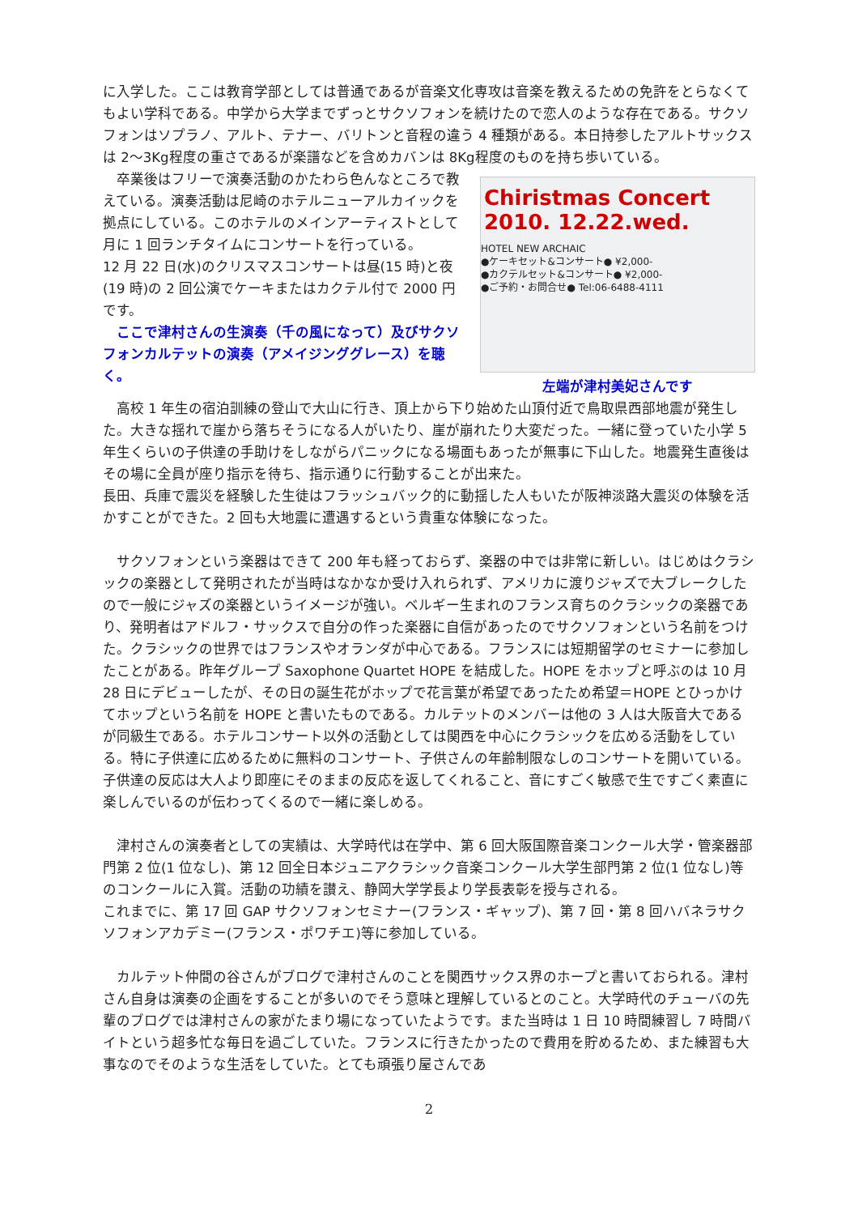に入学した。ここは教育学部としては普通であるが音楽文化専攻は音楽を教えるための免許をとらなくてもよい学科である。中学から大学までずっとサクソフォンを続けたので恋人のような存在である。サクソフォンはソプラノ、アルト、テナー、バリトンと音程の違う 4 種類がある。本日持参したアルトサックスは 2～3Kg程度の重さであるが楽譜などを含めカバンは 8Kg程度のものを持ち歩いている。
　卒業後はフリーで演奏活動のかたわら色んなところで教えている。演奏活動は尼崎のホテルニューアルカイックを拠点にしている。このホテルのメインアーティストとして月に 1 回ランチタイムにコンサートを行っている。
12 月 22 日(水)のクリスマスコンサートは昼(15 時)と夜(19 時)の 2 回公演でケーキまたはカクテル付で 2000 円です。
　ここで津村さんの生演奏（千の風になって）及びサクソフォンカルテットの演奏（アメイジンググレース）を聴く。
Chiristmas Concert 2010. 12.22.wed.
HOTEL NEW ARCHAIC
●ケーキセット&コンサート● ¥2,000-
●カクテルセット&コンサート● ¥2,000-
●ご予約・お問合せ● Tel:06-6488-4111
左端が津村美妃さんです
　高校 1 年生の宿泊訓練の登山で大山に行き、頂上から下り始めた山頂付近で鳥取県西部地震が発生した。大きな揺れで崖から落ちそうになる人がいたり、崖が崩れたり大変だった。一緒に登っていた小学 5 年生くらいの子供達の手助けをしながらパニックになる場面もあったが無事に下山した。地震発生直後はその場に全員が座り指示を待ち、指示通りに行動することが出来た。
長田、兵庫で震災を経験した生徒はフラッシュバック的に動揺した人もいたが阪神淡路大震災の体験を活かすことができた。2 回も大地震に遭遇するという貴重な体験になった。
　サクソフォンという楽器はできて 200 年も経っておらず、楽器の中では非常に新しい。はじめはクラシックの楽器として発明されたが当時はなかなか受け入れられず、アメリカに渡りジャズで大ブレークしたので一般にジャズの楽器というイメージが強い。ベルギー生まれのフランス育ちのクラシックの楽器であり、発明者はアドルフ・サックスで自分の作った楽器に自信があったのでサクソフォンという名前をつけた。クラシックの世界ではフランスやオランダが中心である。フランスには短期留学のセミナーに参加したことがある。昨年グループ Saxophone Quartet HOPE を結成した。HOPE をホップと呼ぶのは 10 月 28 日にデビューしたが、その日の誕生花がホップで花言葉が希望であったため希望＝HOPE とひっかけてホップという名前を HOPE と書いたものである。カルテットのメンバーは他の 3 人は大阪音大であるが同級生である。ホテルコンサート以外の活動としては関西を中心にクラシックを広める活動をしている。特に子供達に広めるために無料のコンサート、子供さんの年齢制限なしのコンサートを開いている。子供達の反応は大人より即座にそのままの反応を返してくれること、音にすごく敏感で生ですごく素直に楽しんでいるのが伝わってくるので一緒に楽しめる。
　津村さんの演奏者としての実績は、大学時代は在学中、第 6 回大阪国際音楽コンクール大学・管楽器部門第 2 位(1 位なし)、第 12 回全日本ジュニアクラシック音楽コンクール大学生部門第 2 位(1 位なし)等のコンクールに入賞。活動の功績を讃え、静岡大学学長より学長表彰を授与される。
これまでに、第 17 回 GAP サクソフォンセミナー(フランス・ギャップ)、第 7 回・第 8 回ハバネラサクソフォンアカデミー(フランス・ポワチエ)等に参加している。
　カルテット仲間の谷さんがブログで津村さんのことを関西サックス界のホープと書いておられる。津村さん自身は演奏の企画をすることが多いのでそう意味と理解しているとのこと。大学時代のチューバの先輩のブログでは津村さんの家がたまり場になっていたようです。また当時は 1 日 10 時間練習し 7 時間バイトという超多忙な毎日を過ごしていた。フランスに行きたかったので費用を貯めるため、また練習も大事なのでそのような生活をしていた。とても頑張り屋さんであ
2